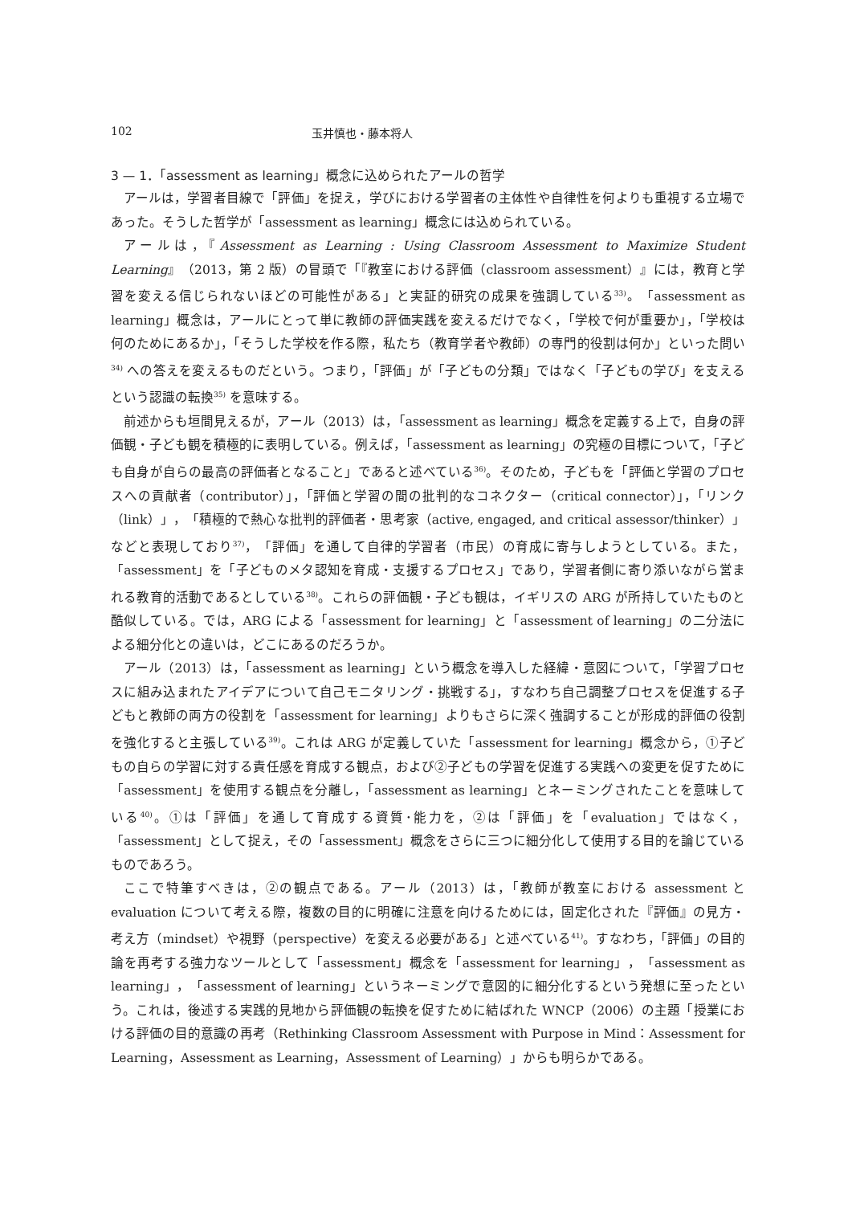102 玉井慎也・藤本将人
3 — 1．「assessment as learning」概念に込められたアールの哲学
アールは，学習者目線で「評価」を捉え，学びにおける学習者の主体性や自律性を何よりも重視する立場であった。そうした哲学が「assessment as learning」概念には込められている。
アールは，『Assessment as Learning : Using Classroom Assessment to Maximize Student Learning』（2013，第 2 版）の冒頭で「『教室における評価（classroom assessment）』には，教育と学習を変える信じられないほどの可能性がある」と実証的研究の成果を強調している<sup>33)</sup>。「assessment as learning」概念は，アールにとって単に教師の評価実践を変えるだけでなく，「学校で何が重要か」，「学校は何のためにあるか」，「そうした学校を作る際，私たち（教育学者や教師）の専門的役割は何か」といった問い<sup>34)</sup> への答えを変えるものだという。つまり，「評価」が「子どもの分類」ではなく「子どもの学び」を支えるという認識の転換<sup>35)</sup> を意味する。
前述からも垣間見えるが，アール（2013）は，「assessment as learning」概念を定義する上で，自身の評価観・子ども観を積極的に表明している。例えば，「assessment as learning」の究極の目標について，「子ども自身が自らの最高の評価者となること」であると述べている<sup>36)</sup>。そのため，子どもを「評価と学習のプロセスへの貢献者（contributor）」，「評価と学習の間の批判的なコネクター（critical connector）」，「リンク（link）」，「積極的で熱心な批判的評価者・思考家（active, engaged, and critical assessor/thinker）」などと表現しており<sup>37)</sup>，「評価」を通して自律的学習者（市民）の育成に寄与しようとしている。また，「assessment」を「子どものメタ認知を育成・支援するプロセス」であり，学習者側に寄り添いながら営まれる教育的活動であるとしている<sup>38)</sup>。これらの評価観・子ども観は，イギリスの ARG が所持していたものと酷似している。では，ARG による「assessment for learning」と「assessment of learning」の二分法による細分化との違いは，どこにあるのだろうか。
アール（2013）は，「assessment as learning」という概念を導入した経緯・意図について，「学習プロセスに組み込まれたアイデアについて自己モニタリング・挑戦する」，すなわち自己調整プロセスを促進する子どもと教師の両方の役割を「assessment for learning」よりもさらに深く強調することが形成的評価の役割を強化すると主張している<sup>39)</sup>。これは ARG が定義していた「assessment for learning」概念から，①子どもの自らの学習に対する責任感を育成する観点，および②子どもの学習を促進する実践への変更を促すために「assessment」を使用する観点を分離し，「assessment as learning」とネーミングされたことを意味している<sup>40)</sup>。①は「評価」を通して育成する資質･能力を，②は「評価」を「evaluation」ではなく，「assessment」として捉え，その「assessment」概念をさらに三つに細分化して使用する目的を論じているものであろう。
ここで特筆すべきは，②の観点である。アール（2013）は，「教師が教室における assessment と evaluation について考える際，複数の目的に明確に注意を向けるためには，固定化された『評価』の見方・考え方（mindset）や視野（perspective）を変える必要がある」と述べている<sup>41)</sup>。すなわち，「評価」の目的論を再考する強力なツールとして「assessment」概念を「assessment for learning」，「assessment as learning」，「assessment of learning」というネーミングで意図的に細分化するという発想に至ったという。これは，後述する実践的見地から評価観の転換を促すために結ばれた WNCP（2006）の主題「授業における評価の目的意識の再考（Rethinking Classroom Assessment with Purpose in Mind：Assessment for Learning，Assessment as Learning，Assessment of Learning）」からも明らかである。